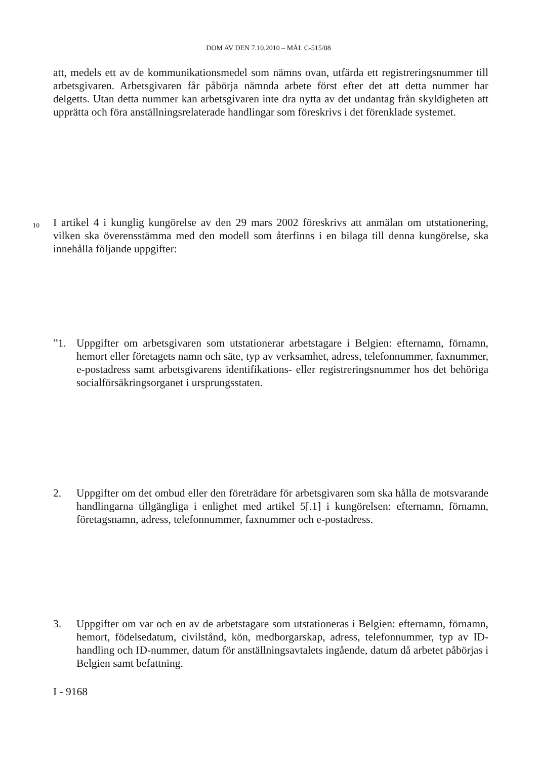DOM AV DEN 7.10.2010 – MÅL C-515/08
att, medels ett av de kommunikationsmedel som nämns ovan, utfärda ett registreringsnummer till arbetsgivaren. Arbetsgivaren får påbörja nämnda arbete först efter det att detta nummer har delgetts. Utan detta nummer kan arbetsgivaren inte dra nytta av det undantag från skyldigheten att upprätta och föra anställningsrelaterade handlingar som föreskrivs i det förenklade systemet.
10
I artikel 4 i kunglig kungörelse av den 29 mars 2002 föreskrivs att anmälan om utstationering, vilken ska överensstämma med den modell som återfinns i en bilaga till denna kungörelse, ska innehålla följande uppgifter:
”1. Uppgifter om arbetsgivaren som utstationerar arbetstagare i Belgien: efternamn, förnamn, hemort eller företagets namn och säte, typ av verksamhet, adress, telefonnummer, faxnummer, e-postadress samt arbetsgivarens identifikations- eller registreringsnummer hos det behöriga socialförsäkringsorganet i ursprungsstaten.
2. Uppgifter om det ombud eller den företrädare för arbetsgivaren som ska hålla de motsvarande handlingarna tillgängliga i enlighet med artikel 5[.1] i kungörelsen: efternamn, förnamn, företagsnamn, adress, telefonnummer, faxnummer och e-postadress.
3. Uppgifter om var och en av de arbetstagare som utstationeras i Belgien: efternamn, förnamn, hemort, födelsedatum, civilstånd, kön, medborgarskap, adress, telefonnummer, typ av ID-handling och ID-nummer, datum för anställningsavtalets ingående, datum då arbetet påbörjas i Belgien samt befattning.
I - 9168